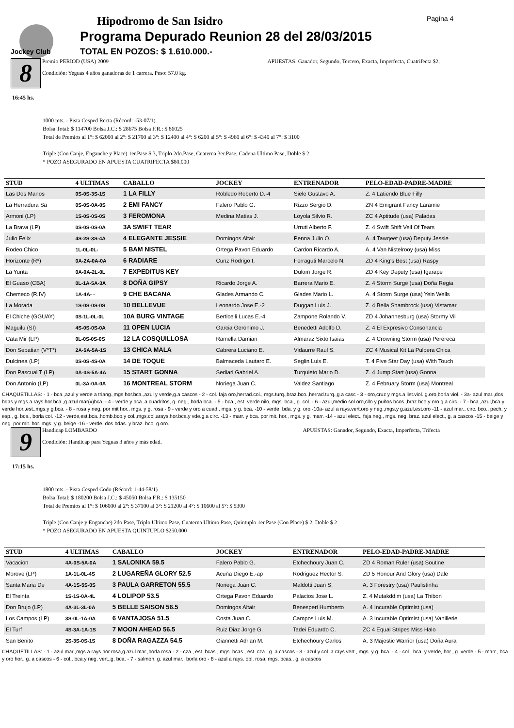Jockey Club
Hipodromo de San Isidro
Programa Depurado Reunion 28 del 28/03/2015
TOTAL EN POZOS: $ 1.610.000.-
Pagina 4
8
16:45 hs.
Premio PERIOD (USA) 2009 APUESTAS: Ganador, Segundo, Tercero, Exacta, Imperfecta, Cuatrifecta $2,
Condición: Yeguas 4 años ganadoras de 1 carrera. Peso: 57.0 kg.
1000 mts. - Pista Cesped Recta (Récord: -53-07/1)
Bolsa Total: $ 114700 Bolsa J.C.: $ 28675 Bolsa F.R.: $ 86025
Total de Premios al 1°: $ 62000 al 2°: $ 21700 al 3°: $ 12400 al 4°: $ 6200 al 5°: $ 4960 al 6°: $ 4340 al 7°: $ 3100
Triple (Con Canje, Enganche y Place) 1er.Pase $ 3, Triplo 2do.Pase, Cuaterna 3er.Pase, Cadena Ultimo Pase, Doble $ 2
* POZO ASEGURADO EN APUESTA CUATRIFECTA $80.000
| STUD | 4 ULTIMAS | CABALLO | JOCKEY | ENTRENADOR | PELO-EDAD-PADRE-MADRE |
| --- | --- | --- | --- | --- | --- |
| Las Dos Manos | 0S-0S-3S-1S | 1 LA FILLY | Robledo Roberto D.-4 | Siele Gustavo A. | Z. 4 Latiendo Blue Filly |
| La Herradura Sa | 0S-0S-0A-0S | 2 EMI FANCY | Falero Pablo G. | Rizzo Sergio D. | ZN 4 Emigrant Fancy Laramie |
| Armoni (LP) | 1S-0S-0S-0S | 3 FEROMONA | Medina Matias J. | Loyola Silvio R. | ZC 4 Aptitude (usa) Paladas |
| La Brava (LP) | 0S-0S-0S-0A | 3A SWIFT TEAR | | Urruti Alberto F. | Z. 4 Swift Shift Veil Of Tears |
| Julio Felix | 4S-2S-3S-4A | 4 ELEGANTE JESSIE | Domingos Altair | Penna Julio O. | A. 4 Tawqeet (usa) Deputy Jessie |
| Rodeo Chico | 1L-0L-0L- | 5 BAM NISTEL | Ortega Pavon Eduardo | Cardon Ricardo A. | A. 4 Van Nistelrooy (usa) Miss |
| Horizonte (R*) | 0A-2A-0A-0A | 6 RADIARE | Cunz Rodrigo I. | Ferraguti Marcelo N. | ZD 4 King's Best (usa) Raspy |
| La Yunta | 0A-0A-2L-0L | 7 EXPEDITUS KEY | | Dulom Jorge R. | ZD 4 Key Deputy (usa) Igarape |
| El Guaso (CBA) | 0L-1A-5A-3A | 8 DOÑA GIPSY | Ricardo Jorge A. | Barrera Mario E. | Z. 4 Storm Surge (usa) Doña Regia |
| Chemeco (R.IV) | 1A-4A- - | 9 CHE BACANA | Glades Armando C. | Glades Mario L. | A. 4 Storm Surge (usa) Yein Wells |
| La Morada | 1S-0S-0S-0S | 10 BELLEVUE | Leonardo Jose E.-2 | Duggan Luis J. | Z. 4 Bella Shambrock (usa) Vistamar |
| El Chiche (GGUAY) | 0S-1L-0L-0L | 10A BURG VINTAGE | Berticelli Lucas E.-4 | Zampone Rolando V. | ZD 4 Johannesburg (usa) Stormy Vil |
| Maguilu (SI) | 4S-0S-0S-0A | 11 OPEN LUCIA | Garcia Geronimo J. | Benedetti Adolfo D. | Z. 4 El Expresivo Consonancia |
| Cata Mir (LP) | 0L-0S-0S-0S | 12 LA COSQUILLOSA | Ramella Damian | Almaraz Sixto Isaias | Z. 4 Crowning Storm (usa) Perereca |
| Don Sebatian (V*T*) | 2A-5A-5A-1S | 13 CHICA MALA | Cabrera Luciano E. | Vidaurre Raul S. | ZC 4 Musical Kit La Pulpera Chica |
| Dulcinea (LP) | 0S-0S-4S-0A | 14 DE TOQUE | Balmaceda Lautaro E. | Seglin Luis E. | T. 4 Five Star Day (usa) With Touch |
| Don Pascual T (LP) | 0A-0S-5A-4A | 15 START GONNA | Sediari Gabriel A. | Turquieto Mario D. | Z. 4 Jump Start (usa) Gonna |
| Don Antonio (LP) | 0L-3A-0A-0A | 16 MONTREAL STORM | Noriega Juan C. | Valdez Santiago | Z. 4 February Storm (usa) Montreal |
CHAQUETILLAS: - 1 - bca.,azul y verde a triang.,mgs.hor.bca.,azul y verde,g.a cascos - 2 - col. faja oro,herrad.col., mgs.turq.,braz.bco.,herrad.turq.,g.a casc - 3 - oro,cruz y mgs.a list.viol.,g.oro,borla viol. - 3a- azul mar.,dos bdas.y mgs.a rays.hor.bca.,g.azul mar(x)bca. - 4 - verde y bca. a cuadritos, g. neg., borla bca. - 5 - bca., est. verde nilo, mgs. bca., g. col. - 6 - azul,medio sol oro,cllo.y puños bcos.,braz.bco.y oro,g.a circ. - 7 - bca.,azul,bca.y verde hor.,est.,mgs.y g.bca. - 8 - rosa y neg. por mit hor., mgs. y g. rosa - 9 - verde y oro a cuad.. mgs. y g. bca. -10 - verde, bda. y g. oro -10a- azul a rays.vert.oro y neg.,mgs.y g.azul,est.oro -11 - azul mar., circ. bco., pech. y esp., g. bca., borla col. -12 - verde,est.bca.,homb.bco.y col.,mgs.col.arays.hor.bca.y vde.g.a circ. -13 - marr. y bca. por mit. hor., mgs. y g. marr. -14 - azul elect., faja neg., mgs. neg. braz. azul elect., g. a cascos -15 - beige y neg. por mit. hor. mgs. y g. beige -16 - verde. dos bdas. y braz. bco. g.oro.
9
17:15 hs.
Handicap LOMBARDO APUESTAS: Ganador, Segundo, Exacta, Imperfecta, Trifecta
Condición: Handicap para Yeguas 3 años y más edad.
1800 mts. - Pista Cesped Codo (Récord: 1-44-58/1)
Bolsa Total: $ 180200 Bolsa J.C.: $ 45050 Bolsa F.R.: $ 135150
Total de Premios al 1°: $ 106000 al 2°: $ 37100 al 3°: $ 21200 al 4°: $ 10600 al 5°: $ 5300
Triple (Con Canje y Enganche) 2do.Pase, Triplo Ultimo Pase, Cuaterna Ultimo Pase, Quintuplo 1er.Pase (Con Place) $ 2, Doble $ 2
* POZO ASEGURADO EN APUESTA QUINTUPLO $250.000
| STUD | 4 ULTIMAS | CABALLO | JOCKEY | ENTRENADOR | PELO-EDAD-PADRE-MADRE |
| --- | --- | --- | --- | --- | --- |
| Vacacion | 4A-0S-5A-0A | 1 SALONIKA 59.5 | Falero Pablo G. | Etchechoury Juan C. | ZD 4 Roman Ruler (usa) Soutine |
| Morove (LP) | 1A-1L-0L-4S | 2 LUGAREÑA GLORY 52.5 | Acuña Diego E.-ap | Rodriguez Hector S. | ZD 5 Honour And Glory (usa) Dale |
| Santa Maria De | 4A-1S-5S-0S | 3 PAULA GARRETON 55.5 | Noriega Juan C. | Maldotti Juan S. | A. 3 Forestry (usa) Paulistinha |
| El Treinta | 1S-1S-0A-4L | 4 LOLIPOP 53.5 | Ortega Pavon Eduardo | Palacios Jose L. | Z. 4 Mutakddim (usa) La Thibon |
| Don Brujo (LP) | 4A-3L-3L-0A | 5 BELLE SAISON 56.5 | Domingos Altair | Benesperi Humberto | A. 4 Incurable Optimist (usa) |
| Los Campos (LP) | 3S-0L-1A-0A | 6 VANTAJOSA 51.5 | Costa Juan C. | Campos Luis M. | A. 3 Incurable Optimist (usa) Vanillerie |
| El Turf | 4S-3A-1A-1S | 7 MOON AHEAD 56.5 | Ruiz Diaz Jorge G. | Tadei Eduardo C. | ZC 4 Equal Stripes Miss Halo |
| San Benito | 2S-3S-0S-1S | 8 DOÑA RAGAZZA 54.5 | Giannetti Adrian M. | Etchechoury Carlos | A. 3 Majestic Warrior (usa) Doña Aura |
CHAQUETILLAS: - 1 - azul mar.,mgs.a rays.hor.rosa,g.azul mar.,borla rosa - 2 - cza., est. bcas., mgs. bcas., est. cza., g. a cascos - 3 - azul y col. a rays vert., mgs. y g. bca. - 4 - col., bca. y verde, hor., g. verde - 5 - marr., bca. y oro hor., g. a cascos - 6 - col., bca.y neg. vert.,g. bca. - 7 - salmon, g. azul mar., borla oro - 8 - azul a rays. obl. rosa, mgs. bcas., g. a cascos